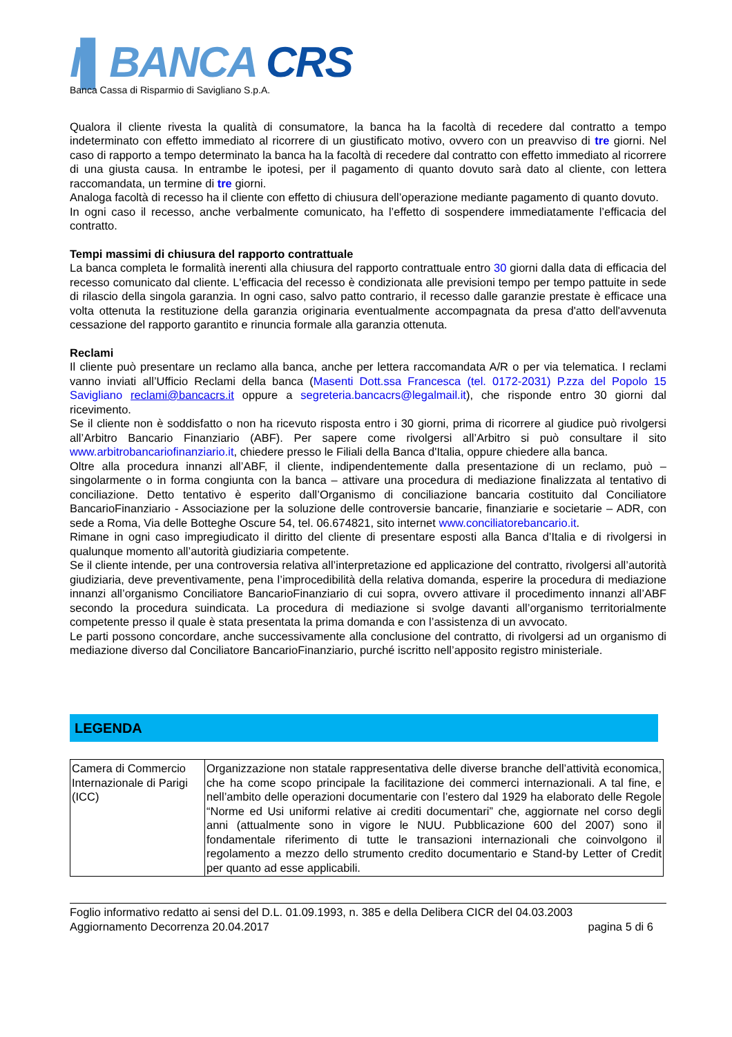I▌BANCA CRS
Banca Cassa di Risparmio di Savigliano S.p.A.
Qualora il cliente rivesta la qualità di consumatore, la banca ha la facoltà di recedere dal contratto a tempo indeterminato con effetto immediato al ricorrere di un giustificato motivo, ovvero con un preavviso di tre giorni. Nel caso di rapporto a tempo determinato la banca ha la facoltà di recedere dal contratto con effetto immediato al ricorrere di una giusta causa. In entrambe le ipotesi, per il pagamento di quanto dovuto sarà dato al cliente, con lettera raccomandata, un termine di tre giorni.
Analoga facoltà di recesso ha il cliente con effetto di chiusura dell’operazione mediante pagamento di quanto dovuto.
In ogni caso il recesso, anche verbalmente comunicato, ha l’effetto di sospendere immediatamente l’efficacia del contratto.
Tempi massimi di chiusura del rapporto contrattuale
La banca completa le formalità inerenti alla chiusura del rapporto contrattuale entro 30 giorni dalla data di efficacia del recesso comunicato dal cliente. L'efficacia del recesso è condizionata alle previsioni tempo per tempo pattuite in sede di rilascio della singola garanzia. In ogni caso, salvo patto contrario, il recesso dalle garanzie prestate è efficace una volta ottenuta la restituzione della garanzia originaria eventualmente accompagnata da presa d'atto dell'avvenuta cessazione del rapporto garantito e rinuncia formale alla garanzia ottenuta.
Reclami
Il cliente può presentare un reclamo alla banca, anche per lettera raccomandata A/R o per via telematica. I reclami vanno inviati all’Ufficio Reclami della banca (Masenti Dott.ssa Francesca (tel. 0172-2031) P.zza del Popolo 15 Savigliano reclami@bancacrs.it oppure a segreteria.bancacrs@legalmail.it), che risponde entro 30 giorni dal ricevimento.
Se il cliente non è soddisfatto o non ha ricevuto risposta entro i 30 giorni, prima di ricorrere al giudice può rivolgersi all’Arbitro Bancario Finanziario (ABF). Per sapere come rivolgersi all’Arbitro si può consultare il sito www.arbitrobancariofinanziario.it, chiedere presso le Filiali della Banca d'Italia, oppure chiedere alla banca.
Oltre alla procedura innanzi all’ABF, il cliente, indipendentemente dalla presentazione di un reclamo, può – singolarmente o in forma congiunta con la banca – attivare una procedura di mediazione finalizzata al tentativo di conciliazione. Detto tentativo è esperito dall’Organismo di conciliazione bancaria costituito dal Conciliatore BancarioFinanziario - Associazione per la soluzione delle controversie bancarie, finanziarie e societarie – ADR, con sede a Roma, Via delle Botteghe Oscure 54, tel. 06.674821, sito internet www.conciliatorebancario.it.
Rimane in ogni caso impregiudicato il diritto del cliente di presentare esposti alla Banca d’Italia e di rivolgersi in qualunque momento all’autorità giudiziaria competente.
Se il cliente intende, per una controversia relativa all’interpretazione ed applicazione del contratto, rivolgersi all’autorità giudiziaria, deve preventivamente, pena l’improcedibilità della relativa domanda, esperire la procedura di mediazione innanzi all’organismo Conciliatore BancarioFinanziario di cui sopra, ovvero attivare il procedimento innanzi all’ABF secondo la procedura suindicata. La procedura di mediazione si svolge davanti all’organismo territorialmente competente presso il quale è stata presentata la prima domanda e con l’assistenza di un avvocato.
Le parti possono concordare, anche successivamente alla conclusione del contratto, di rivolgersi ad un organismo di mediazione diverso dal Conciliatore BancarioFinanziario, purché iscritto nell’apposito registro ministeriale.
LEGENDA
| Camera di Commercio Internazionale di Parigi (ICC) | Organizzazione non statale rappresentativa delle diverse branche dell’attività economica, che ha come scopo principale la facilitazione dei commerci internazionali. A tal fine, e nell’ambito delle operazioni documentarie con l’estero dal 1929 ha elaborato delle Regole “Norme ed Usi uniformi relative ai crediti documentari” che, aggiornate nel corso degli anni (attualmente sono in vigore le NUU. Pubblicazione 600 del 2007) sono il fondamentale riferimento di tutte le transazioni internazionali che coinvolgono il regolamento a mezzo dello strumento credito documentario e Stand-by Letter of Credit per quanto ad esse applicabili. |
Foglio informativo redatto ai sensi del D.L. 01.09.1993, n. 385 e della Delibera CICR del 04.03.2003
Aggiornamento Decorrenza 20.04.2017 pagina 5 di 6